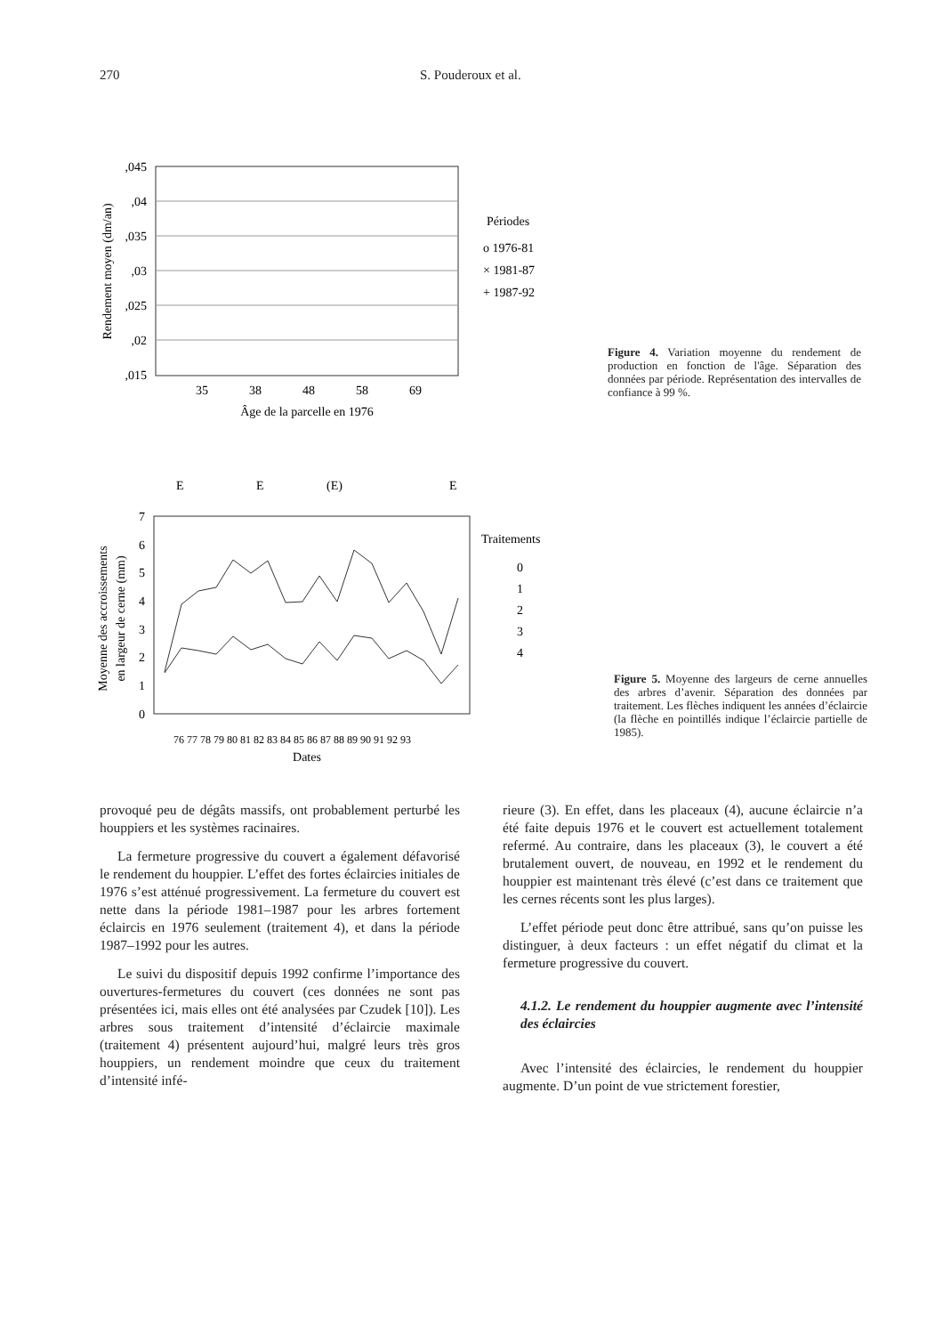270 S. Pouderoux et al.
,045
,04
,035
,03
,025
,02
,015
Rendement moyen (dm/an)
35
38
48
58
69
Âge de la parcelle en 1976
Périodes
o 1976-81
× 1981-87
+ 1987-92
Figure 4. Variation moyenne du rendement de production en fonction de l'âge. Séparation des données par période. Représentation des intervalles de confiance à 99 %.
E
E
(E)
E
7
6
5
4
3
2
1
0
Moyenne des accroissements
en largeur de cerne (mm)
76 77 78 79 80 81 82 83 84 85 86 87 88 89 90 91 92 93
Dates
Traitements
0
1
2
3
4
Figure 5. Moyenne des largeurs de cerne annuelles des arbres d’avenir. Séparation des données par traitement. Les flèches indiquent les années d’éclaircie (la flèche en pointillés indique l’éclaircie partielle de 1985).
provoqué peu de dégâts massifs, ont probablement perturbé les houppiers et les systèmes racinaires.
La fermeture progressive du couvert a également défavorisé le rendement du houppier. L’effet des fortes éclaircies initiales de 1976 s’est atténué progressivement. La fermeture du couvert est nette dans la période 1981–1987 pour les arbres fortement éclaircis en 1976 seulement (traitement 4), et dans la période 1987–1992 pour les autres.
Le suivi du dispositif depuis 1992 confirme l’importance des ouvertures-fermetures du couvert (ces données ne sont pas présentées ici, mais elles ont été analysées par Czudek [10]). Les arbres sous traitement d’intensité d’éclaircie maximale (traitement 4) présentent aujourd’hui, malgré leurs très gros houppiers, un rendement moindre que ceux du traitement d’intensité infé-
rieure (3). En effet, dans les placeaux (4), aucune éclaircie n’a été faite depuis 1976 et le couvert est actuellement totalement refermé. Au contraire, dans les placeaux (3), le couvert a été brutalement ouvert, de nouveau, en 1992 et le rendement du houppier est maintenant très élevé (c’est dans ce traitement que les cernes récents sont les plus larges).
L’effet période peut donc être attribué, sans qu’on puisse les distinguer, à deux facteurs : un effet négatif du climat et la fermeture progressive du couvert.
4.1.2. Le rendement du houppier augmente avec l’intensité des éclaircies
Avec l’intensité des éclaircies, le rendement du houppier augmente. D’un point de vue strictement forestier,